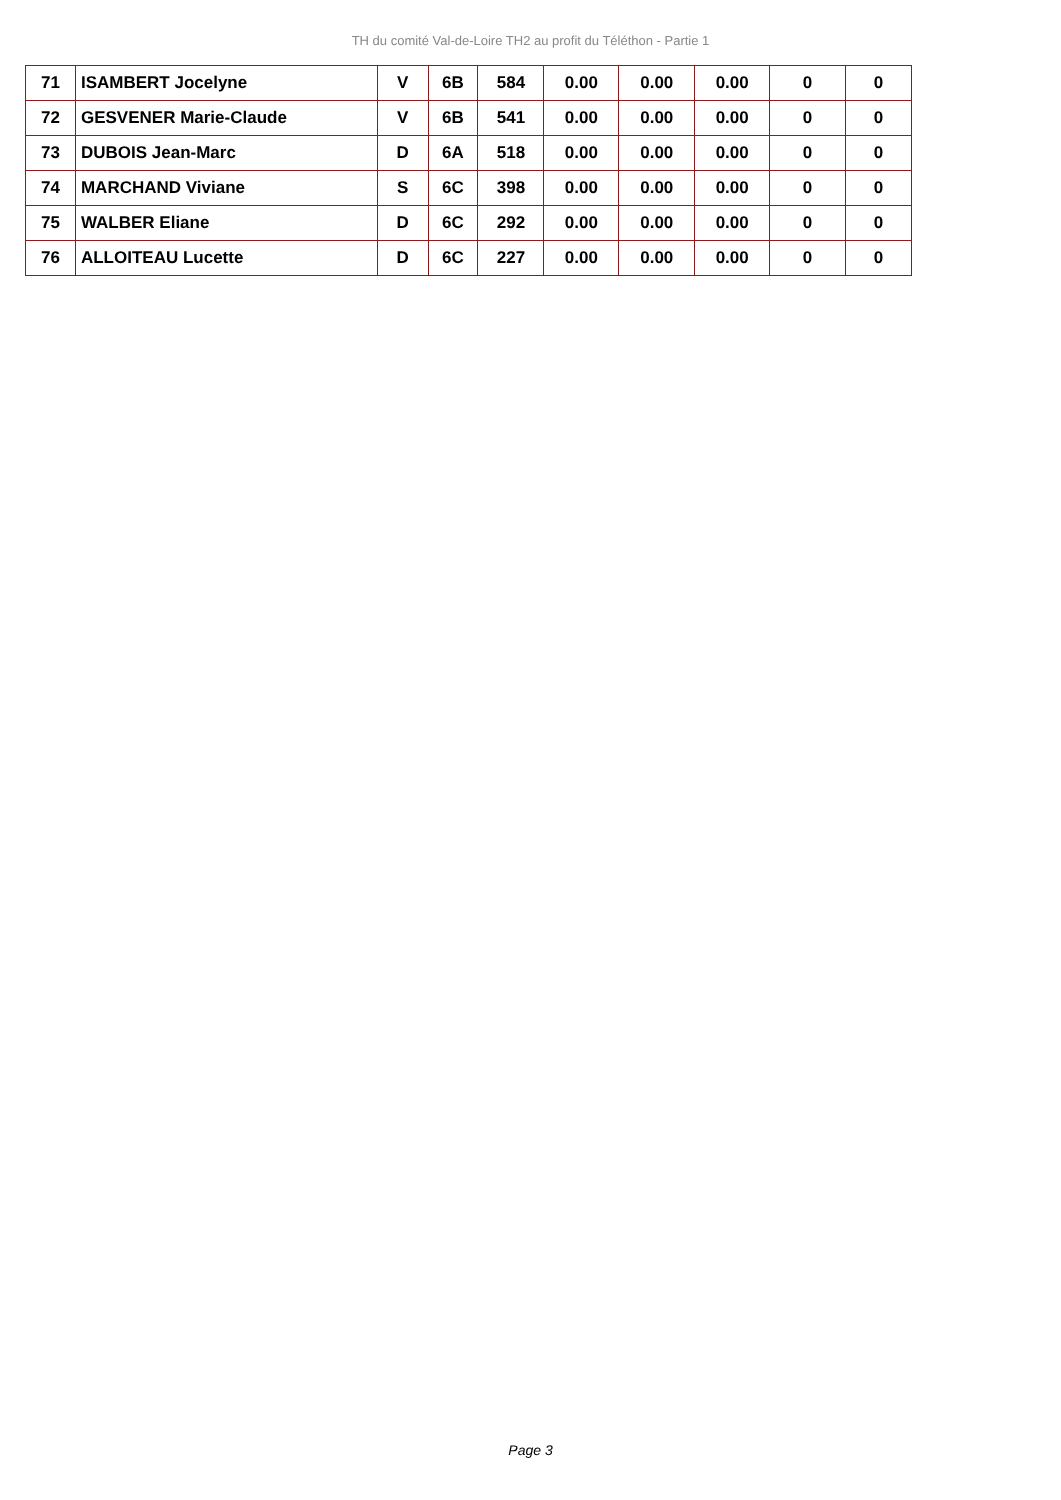TH du comité Val-de-Loire TH2 au profit du Téléthon - Partie 1
| 71 | ISAMBERT Jocelyne | V | 6B | 584 | 0.00 | 0.00 | 0.00 | 0 | 0 |
| 72 | GESVENER Marie-Claude | V | 6B | 541 | 0.00 | 0.00 | 0.00 | 0 | 0 |
| 73 | DUBOIS Jean-Marc | D | 6A | 518 | 0.00 | 0.00 | 0.00 | 0 | 0 |
| 74 | MARCHAND Viviane | S | 6C | 398 | 0.00 | 0.00 | 0.00 | 0 | 0 |
| 75 | WALBER Eliane | D | 6C | 292 | 0.00 | 0.00 | 0.00 | 0 | 0 |
| 76 | ALLOITEAU Lucette | D | 6C | 227 | 0.00 | 0.00 | 0.00 | 0 | 0 |
Page 3